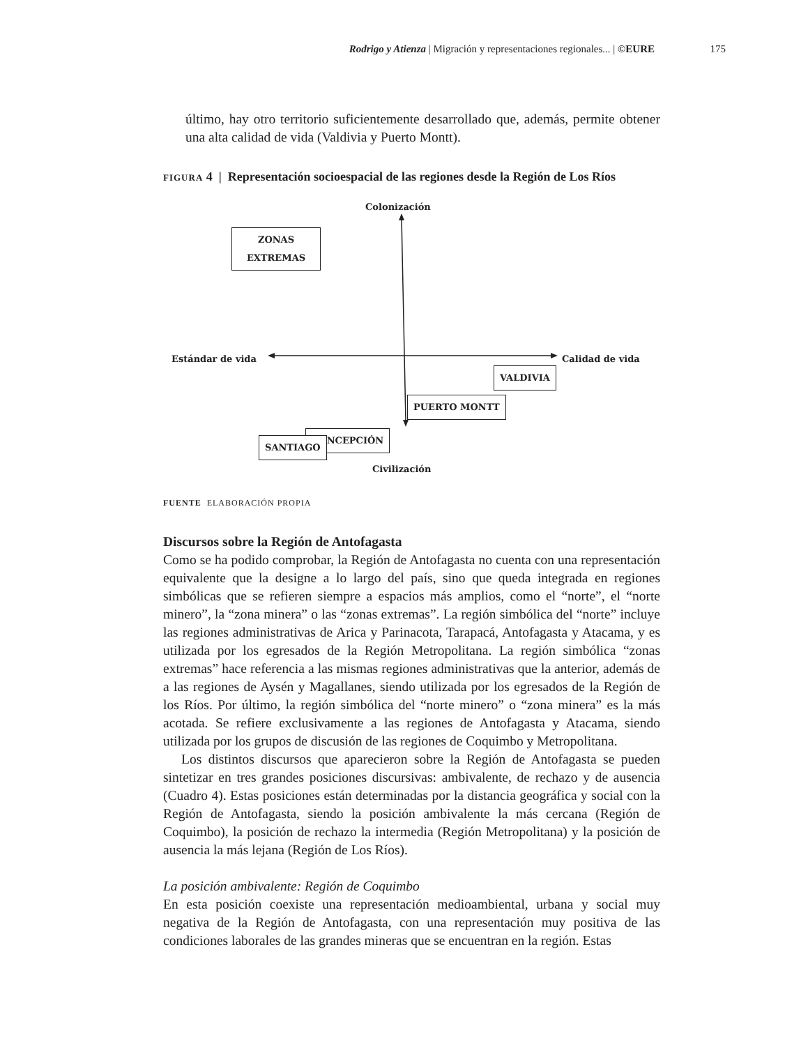Rodrigo y Atienza | Migración y representaciones regionales... | ©EURE 175
último, hay otro territorio suficientemente desarrollado que, además, permite obtener una alta calidad de vida (Valdivia y Puerto Montt).
FIGURA 4 | Representación socioespacial de las regiones desde la Región de Los Ríos
Colonización
ZONAS
EXTREMAS
Estándar de vida Calidad de vida
VALDIVIA
PUERTO MONTT
CONCEPCIÓN
SANTIAGO
Civilización
FUENTE ELABORACIÓN PROPIA
Discursos sobre la Región de Antofagasta
Como se ha podido comprobar, la Región de Antofagasta no cuenta con una representación equivalente que la designe a lo largo del país, sino que queda integrada en regiones simbólicas que se refieren siempre a espacios más amplios, como el “norte”, el “norte minero”, la “zona minera” o las “zonas extremas”. La región simbólica del “norte” incluye las regiones administrativas de Arica y Parinacota, Tarapacá, Antofagasta y Atacama, y es utilizada por los egresados de la Región Metropolitana. La región simbólica “zonas extremas” hace referencia a las mismas regiones administrativas que la anterior, además de a las regiones de Aysén y Magallanes, siendo utilizada por los egresados de la Región de los Ríos. Por último, la región simbólica del “norte minero” o “zona minera” es la más acotada. Se refiere exclusivamente a las regiones de Antofagasta y Atacama, siendo utilizada por los grupos de discusión de las regiones de Coquimbo y Metropolitana.
Los distintos discursos que aparecieron sobre la Región de Antofagasta se pueden sintetizar en tres grandes posiciones discursivas: ambivalente, de rechazo y de ausencia (Cuadro 4). Estas posiciones están determinadas por la distancia geográfica y social con la Región de Antofagasta, siendo la posición ambivalente la más cercana (Región de Coquimbo), la posición de rechazo la intermedia (Región Metropolitana) y la posición de ausencia la más lejana (Región de Los Ríos).
La posición ambivalente: Región de Coquimbo
En esta posición coexiste una representación medioambiental, urbana y social muy negativa de la Región de Antofagasta, con una representación muy positiva de las condiciones laborales de las grandes mineras que se encuentran en la región. Estas